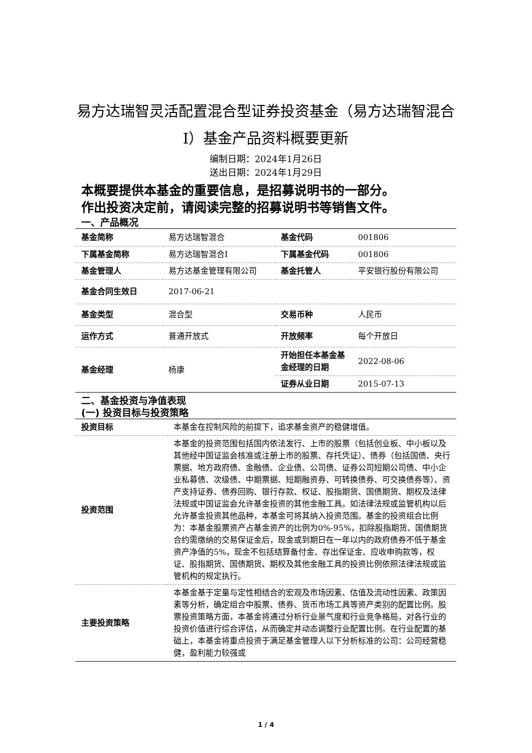易方达瑞智灵活配置混合型证券投资基金（易方达瑞智混合I）基金产品资料概要更新
编制日期：2024年1月26日
送出日期：2024年1月29日
本概要提供本基金的重要信息，是招募说明书的一部分。
作出投资决定前，请阅读完整的招募说明书等销售文件。
一、产品概况
| 基金简称 | 易方达瑞智混合 | 基金代码 | 001806 |
| 下属基金简称 | 易方达瑞智混合I | 下属基金代码 | 001806 |
| 基金管理人 | 易方达基金管理有限公司 | 基金托管人 | 平安银行股份有限公司 |
| 基金合同生效日 | 2017-06-21 | | |
| 基金类型 | 混合型 | 交易币种 | 人民币 |
| 运作方式 | 普通开放式 | 开放频率 | 每个开放日 |
| 基金经理 | 杨康 | 开始担任本基金基金经理的日期 | 2022-08-06 |
| | | 证券从业日期 | 2015-07-13 |
二、基金投资与净值表现
(一) 投资目标与投资策略
| 投资目标 | 本基金在控制风险的前提下，追求基金资产的稳健增值。 |
| 投资范围 | 本基金的投资范围包括国内依法发行、上市的股票（包括创业板、中小板以及其他经中国证监会核准或注册上市的股票、存托凭证）、债券（包括国债、央行票据、地方政府债、金融债、企业债、公司债、证券公司短期公司债、中小企业私募债、次级债、中期票据、短期融资券、可转换债券、可交换债券等）、资产支持证券、债券回购、银行存款、权证、股指期货、国债期货、期权及法律法规或中国证监会允许基金投资的其他金融工具。如法律法规或监管机构以后允许基金投资其他品种，本基金可将其纳入投资范围。基金的投资组合比例为：本基金股票资产占基金资产的比例为0%-95%，扣除股指期货、国债期货合约需缴纳的交易保证金后，现金或到期日在一年以内的政府债券不低于基金资产净值的5%，现金不包括结算备付金、存出保证金、应收申购款等，权证、股指期货、国债期货、期权及其他金融工具的投资比例依照法律法规或监管机构的规定执行。 |
| 主要投资策略 | 本基金基于定量与定性相结合的宏观及市场因素、估值及流动性因素、政策因素等分析，确定组合中股票、债券、货币市场工具等资产类别的配置比例。股票投资策略方面，本基金将通过分析行业景气度和行业竞争格局，对各行业的投资价值进行综合评估，从而确定并动态调整行业配置比例。在行业配置的基础上，本基金将重点投资于满足基金管理人以下分析标准的公司：公司经营稳健，盈利能力较强或 |
1 / 4